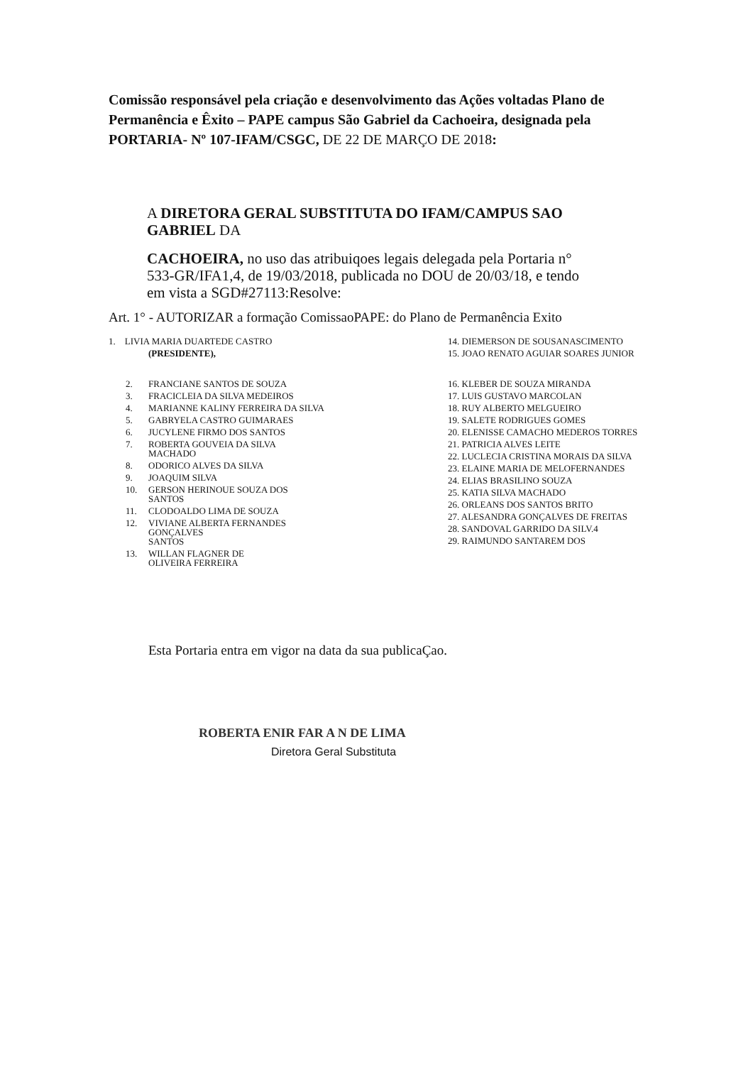Comissão responsável pela criação e desenvolvimento das Ações voltadas Plano de Permanência e Êxito – PAPE campus São Gabriel da Cachoeira, designada pela PORTARIA- Nº 107-IFAM/CSGC, DE 22 DE MARÇO DE 2018:
A DIRETORA GERAL SUBSTITUTA DO IFAM/CAMPUS SAO GABRIEL DA
CACHOEIRA, no uso das atribuiqoes legais delegada pela Portaria n° 533-GR/IFA1,4, de 19/03/2018, publicada no DOU de 20/03/18, e tendo em vista a SGD#27113:Resolve:
Art. 1° - AUTORIZAR a formação ComissaoPAPE: do Plano de Permanência Exito
1. LIVIA MARIA DUARTEDE CASTRO
(PRESIDENTE),
2. FRANCIANE SANTOS DE SOUZA
3. FRACICLEIA DA SILVA MEDEIROS
4. MARIANNE KALINY FERREIRA DA SILVA
5. GABRYELA CASTRO GUIMARAES
6. JUCYLENE FIRMO DOS SANTOS
7. ROBERTA GOUVEIA DA SILVA
MACHADO
8. ODORICO ALVES DA SILVA
9. JOAQUIM SILVA
10. GERSON HERINOUE SOUZA DOS
SANTOS
11. CLODOALDO LIMA DE SOUZA
12. VIVIANE ALBERTA FERNANDES
GONÇALVES
SANTOS
13. WILLAN FLAGNER DE
OLIVEIRA FERREIRA
14. DIEMERSON DE SOUSANASCIMENTO
15. JOAO RENATO AGUIAR SOARES JUNIOR
16. KLEBER DE SOUZA MIRANDA
17. LUIS GUSTAVO MARCOLAN
18. RUY ALBERTO MELGUEIRO
19. SALETE RODRIGUES GOMES
20. ELENISSE CAMACHO MEDEROS TORRES
21. PATRICIA ALVES LEITE
22. LUCLECIA CRISTINA MORAIS DA SILVA
23. ELAINE MARIA DE MELOFERNANDES
24. ELIAS BRASILINO SOUZA
25. KATIA SILVA MACHADO
26. ORLEANS DOS SANTOS BRITO
27. ALESANDRA GONÇALVES DE FREITAS
28. SANDOVAL GARRIDO DA SILV.4
29. RAIMUNDO SANTAREM DOS
Esta Portaria entra em vigor na data da sua publicaÇao.
ROBERTA ENIR FAR A N DE LIMA
Diretora Geral Substituta